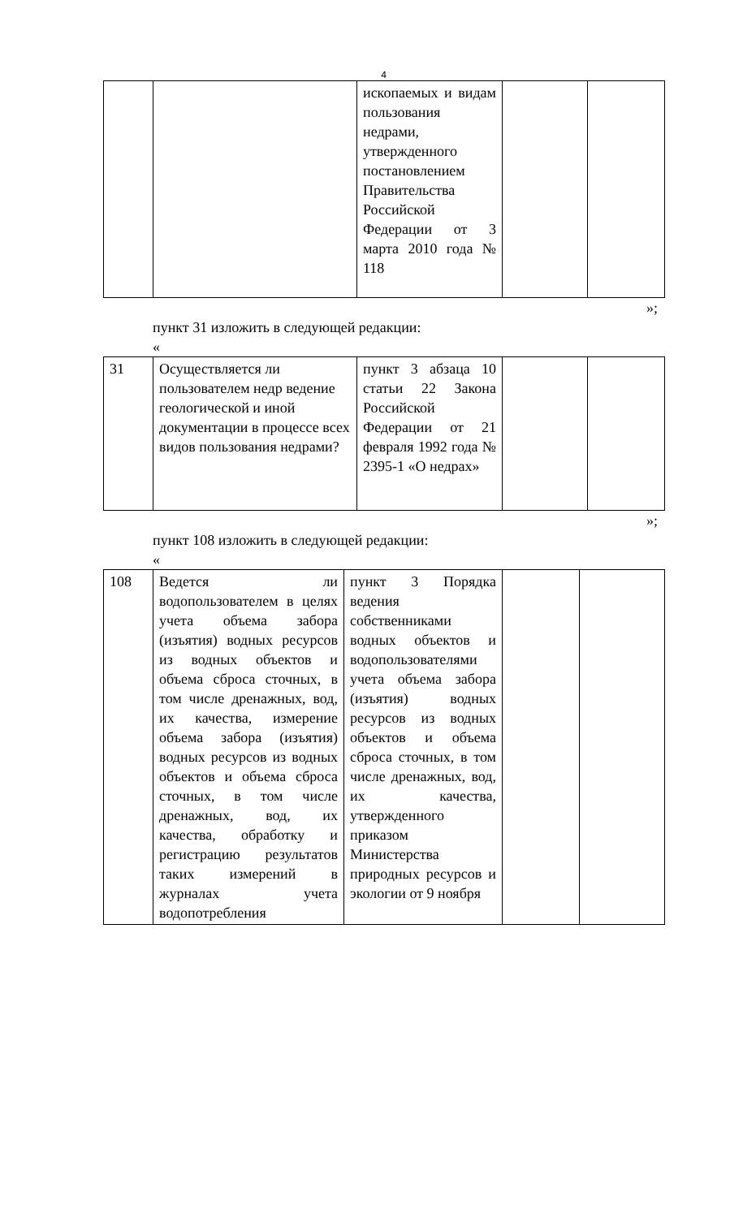4
| | | ископаемых и видам пользования недрами, утвержденного постановлением Правительства Российской Федерации от 3 марта 2010 года № 118 | | |
»;
пункт 31 изложить в следующей редакции:
«
| 31 | Осуществляется ли пользователем недр ведение геологической и иной документации в процессе всех видов пользования недрами? | пункт 3 абзаца 10 статьи 22 Закона Российской Федерации от 21 февраля 1992 года № 2395-1 «О недрах» | | |
»;
пункт 108 изложить в следующей редакции:
«
| 108 | Ведется ли водопользователем в целях учета объема забора (изъятия) водных ресурсов из водных объектов и объема сброса сточных, в том числе дренажных, вод, их качества, измерение объема забора (изъятия) водных ресурсов из водных объектов и объема сброса сточных, в том числе дренажных, вод, их качества, обработку и регистрацию результатов таких измерений в журналах учета водопотребления | пункт 3 Порядка ведения собственниками водных объектов и водопользователями учета объема забора (изъятия) водных ресурсов из водных объектов и объема сброса сточных, в том числе дренажных, вод, их качества, утвержденного приказом Министерства природных ресурсов и экологии от 9 ноября | | |